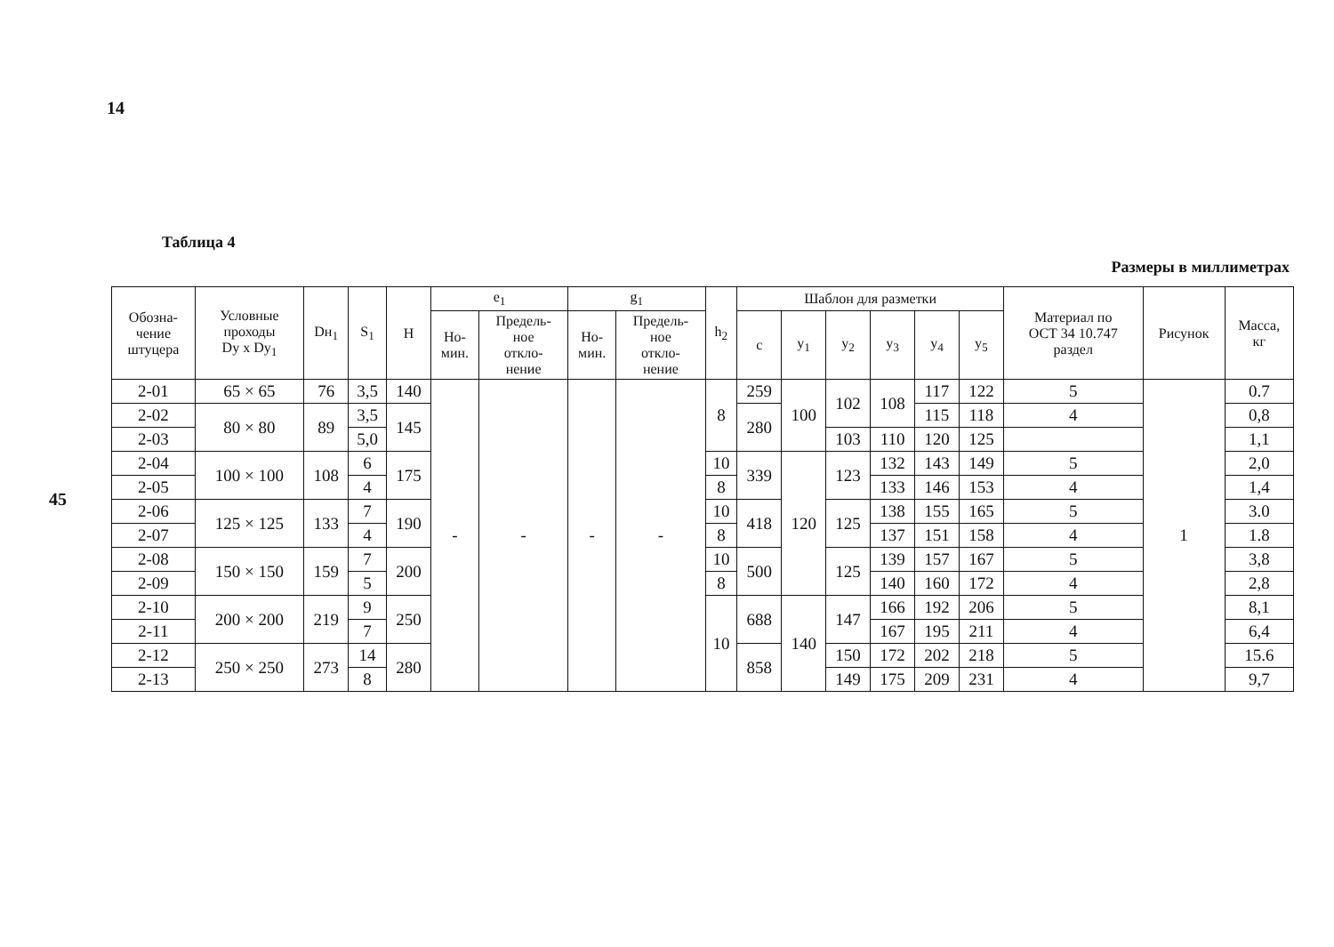14
45
Таблица 4
Размеры в миллиметрах
| Обозна- чение штуцера | Условные проходы Dy x Dy<sub>1</sub> | Dн<sub>1</sub> | S<sub>1</sub> | H | e<sub>1</sub> | | g<sub>1</sub> | | h<sub>2</sub> | Шаблон для разметки | | | | | | Материал по ОСТ 34 10.747 раздел | Рисунок | Масса, кг |
| --- | --- | --- | --- | --- | --- | --- | --- | --- | --- | --- | --- | --- | --- | --- | --- | --- | --- | --- |
| | | | | | Но- мин. | Предель- ное откло- нение | Но- мин. | Предель- ное откло- нение | | c | y<sub>1</sub> | y<sub>2</sub> | y<sub>3</sub> | y<sub>4</sub> | y<sub>5</sub> | | | |
| 2-01 | 65 × 65 | 76 | 3,5 | 140 | - | - | - | - | 8 | 259 | 100 | 102 | 108 | 117 | 122 | 5 | 1 | 0.7 |
| 2-02 | 80 × 80 | 89 | 3,5 | 145 | | | | | | 280 | | | | 115 | 118 | 4 | | 0,8 |
| 2-03 | | | 5,0 | | | | | | | | | 103 | 110 | 120 | 125 | | | 1,1 |
| 2-04 | 100 × 100 | 108 | 6 | 175 | | | | | 10 | 339 | 120 | 123 | 132 | 143 | 149 | 5 | | 2,0 |
| 2-05 | | | 4 | | | | | | 8 | | | | 133 | 146 | 153 | 4 | | 1,4 |
| 2-06 | 125 × 125 | 133 | 7 | 190 | | | | | 10 | 418 | | 125 | 138 | 155 | 165 | 5 | | 3.0 |
| 2-07 | | | 4 | | | | | | 8 | | | | 137 | 151 | 158 | 4 | | 1.8 |
| 2-08 | 150 × 150 | 159 | 7 | 200 | | | | | 10 | 500 | | 125 | 139 | 157 | 167 | 5 | | 3,8 |
| 2-09 | | | 5 | | | | | | 8 | | | | 140 | 160 | 172 | 4 | | 2,8 |
| 2-10 | 200 × 200 | 219 | 9 | 250 | | | | | 10 | 688 | 140 | 147 | 166 | 192 | 206 | 5 | | 8,1 |
| 2-11 | | | 7 | | | | | | | | | | 167 | 195 | 211 | 4 | | 6,4 |
| 2-12 | 250 × 250 | 273 | 14 | 280 | | | | | | 858 | | 150 | 172 | 202 | 218 | 5 | | 15.6 |
| 2-13 | | | 8 | | | | | | | | | 149 | 175 | 209 | 231 | 4 | | 9,7 |